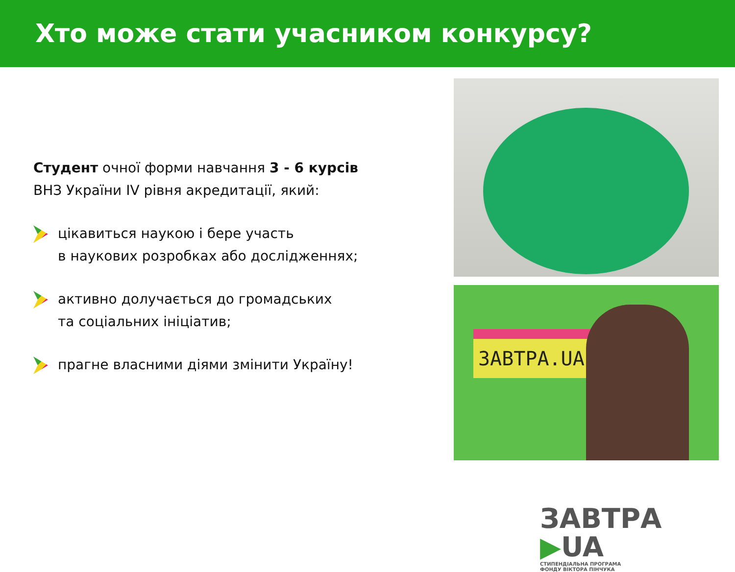Хто може стати учасником конкурсу?
Студент очної форми навчання 3 - 6 курсів
ВНЗ України IV рівня акредитації, який:
цікавиться наукою і бере участь
в наукових розробках або дослідженнях;
активно долучається до громадських
та соціальних ініціатив;
прагне власними діями змінити Україну!
ЗАВТРА.UA
ЗАВТРА ▶UA
СТИПЕНДІАЛЬНА ПРОГРАМА
ФОНДУ ВІКТОРА ПІНЧУКА